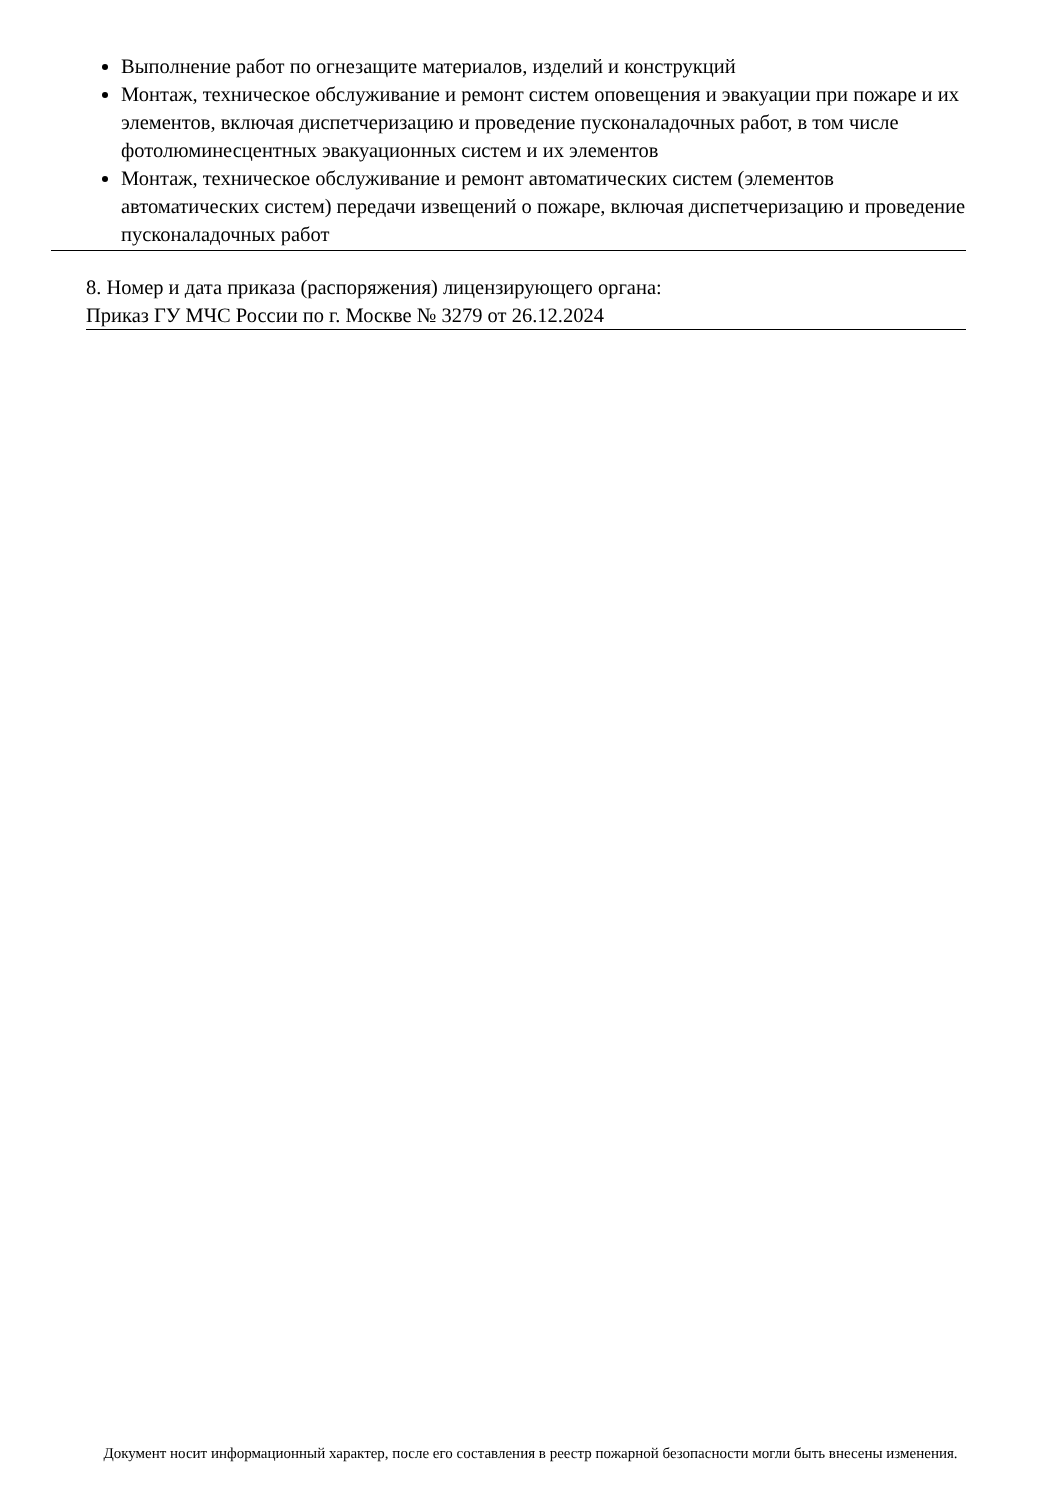Выполнение работ по огнезащите материалов, изделий и конструкций
Монтаж, техническое обслуживание и ремонт систем оповещения и эвакуации при пожаре и их элементов, включая диспетчеризацию и проведение пусконаладочных работ, в том числе фотолюминесцентных эвакуационных систем и их элементов
Монтаж, техническое обслуживание и ремонт автоматических систем (элементов автоматических систем) передачи извещений о пожаре, включая диспетчеризацию и проведение пусконаладочных работ
8. Номер и дата приказа (распоряжения) лицензирующего органа:
Приказ ГУ МЧС России по г. Москве № 3279 от 26.12.2024
Документ носит информационный характер, после его составления в реестр пожарной безопасности могли быть внесены изменения.